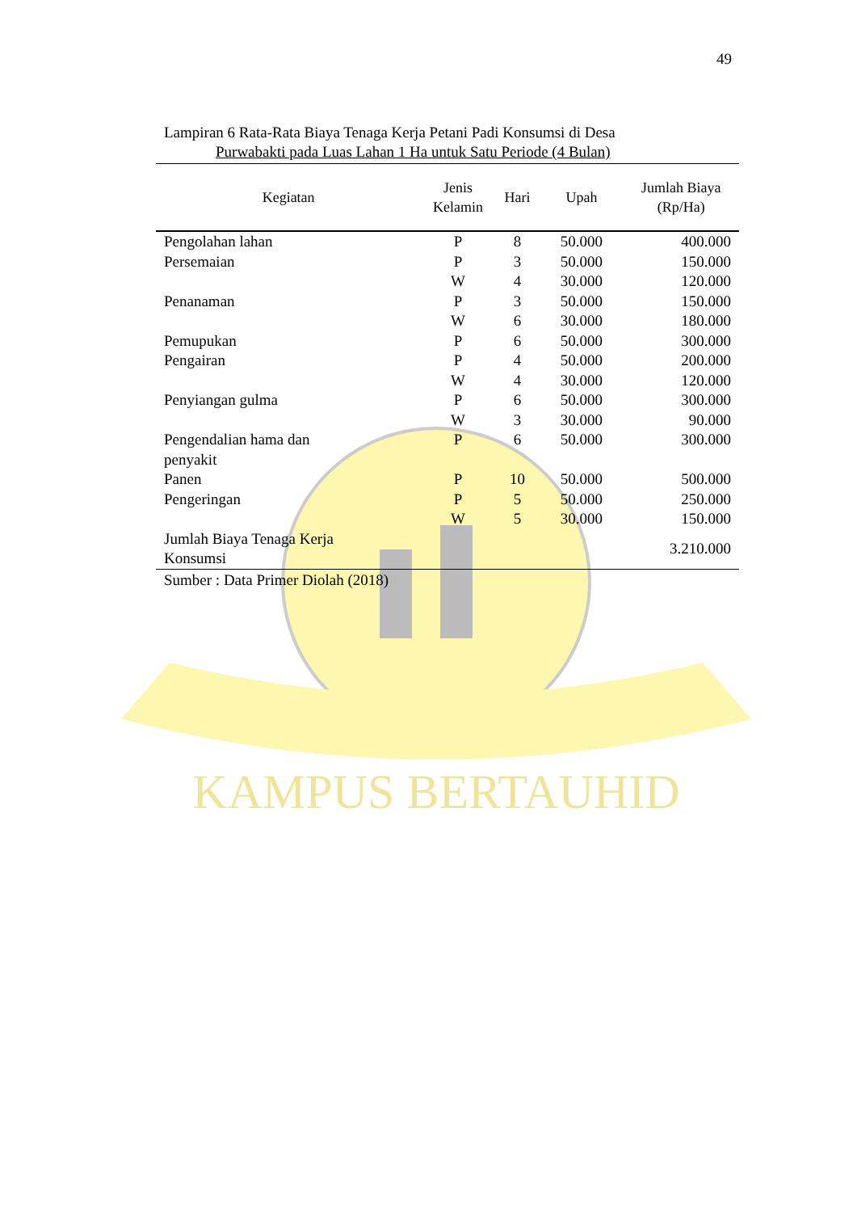KAMPUS BERTAUHID
49
Lampiran 6 Rata-Rata Biaya Tenaga Kerja Petani Padi Konsumsi di Desa
Purwabakti pada Luas Lahan 1 Ha untuk Satu Periode (4 Bulan)
| Kegiatan | Jenis Kelamin | Hari | Upah | Jumlah Biaya (Rp/Ha) |
| --- | --- | --- | --- | --- |
| Pengolahan lahan | P | 8 | 50.000 | 400.000 |
| Persemaian | P | 3 | 50.000 | 150.000 |
| | W | 4 | 30.000 | 120.000 |
| Penanaman | P | 3 | 50.000 | 150.000 |
| | W | 6 | 30.000 | 180.000 |
| Pemupukan | P | 6 | 50.000 | 300.000 |
| Pengairan | P | 4 | 50.000 | 200.000 |
| | W | 4 | 30.000 | 120.000 |
| Penyiangan gulma | P | 6 | 50.000 | 300.000 |
| | W | 3 | 30.000 | 90.000 |
| Pengendalian hama dan penyakit | P | 6 | 50.000 | 300.000 |
| Panen | P | 10 | 50.000 | 500.000 |
| Pengeringan | P | 5 | 50.000 | 250.000 |
| | W | 5 | 30.000 | 150.000 |
| Jumlah Biaya Tenaga Kerja Konsumsi | | | | 3.210.000 |
Sumber : Data Primer Diolah (2018)